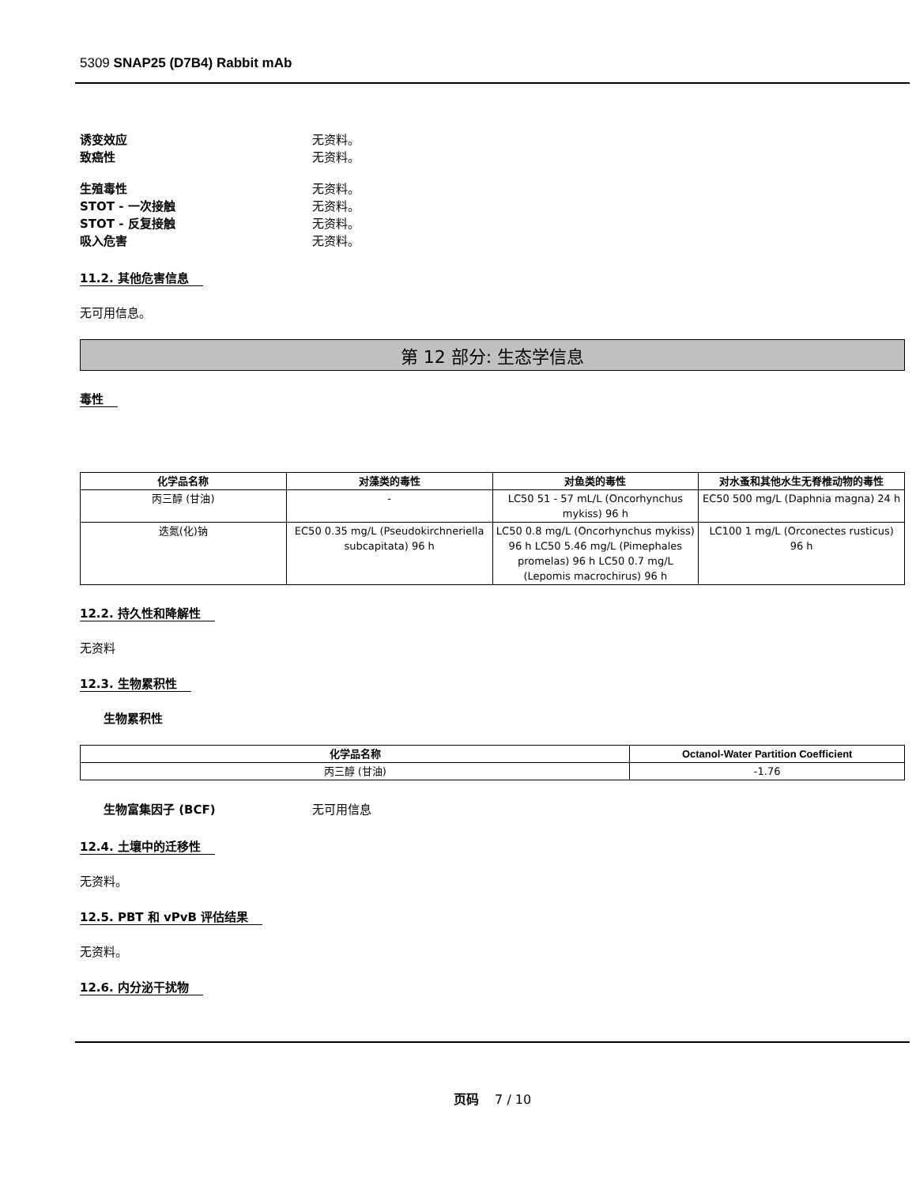5309 SNAP25 (D7B4) Rabbit mAb
诱变效应 无资料。
致癌性 无资料。
生殖毒性 无资料。
STOT - 一次接触 无资料。
STOT - 反复接触 无资料。
吸入危害 无资料。
11.2. 其他危害信息
无可用信息。
第 12 部分: 生态学信息
毒性
| 化学品名称 | 对藻类的毒性 | 对鱼类的毒性 | 对水蚤和其他水生无脊椎动物的毒性 |
| --- | --- | --- | --- |
| 丙三醇 (甘油) | - | LC50 51 - 57 mL/L (Oncorhynchus mykiss) 96 h | EC50 500 mg/L (Daphnia magna) 24 h |
| 迭氮(化)钠 | EC50 0.35 mg/L (Pseudokirchneriella subcapitata) 96 h | LC50 0.8 mg/L (Oncorhynchus mykiss) 96 h LC50 5.46 mg/L (Pimephales promelas) 96 h LC50 0.7 mg/L (Lepomis macrochirus) 96 h | LC100 1 mg/L (Orconectes rusticus) 96 h |
12.2. 持久性和降解性
无资料
12.3. 生物累积性
生物累积性
| 化学品名称 | Octanol-Water Partition Coefficient |
| --- | --- |
| 丙三醇 (甘油) | -1.76 |
生物富集因子 (BCF) 无可用信息
12.4. 土壤中的迁移性
无资料。
12.5. PBT 和 vPvB 评估结果
无资料。
12.6. 内分泌干扰物
页码 7 / 10